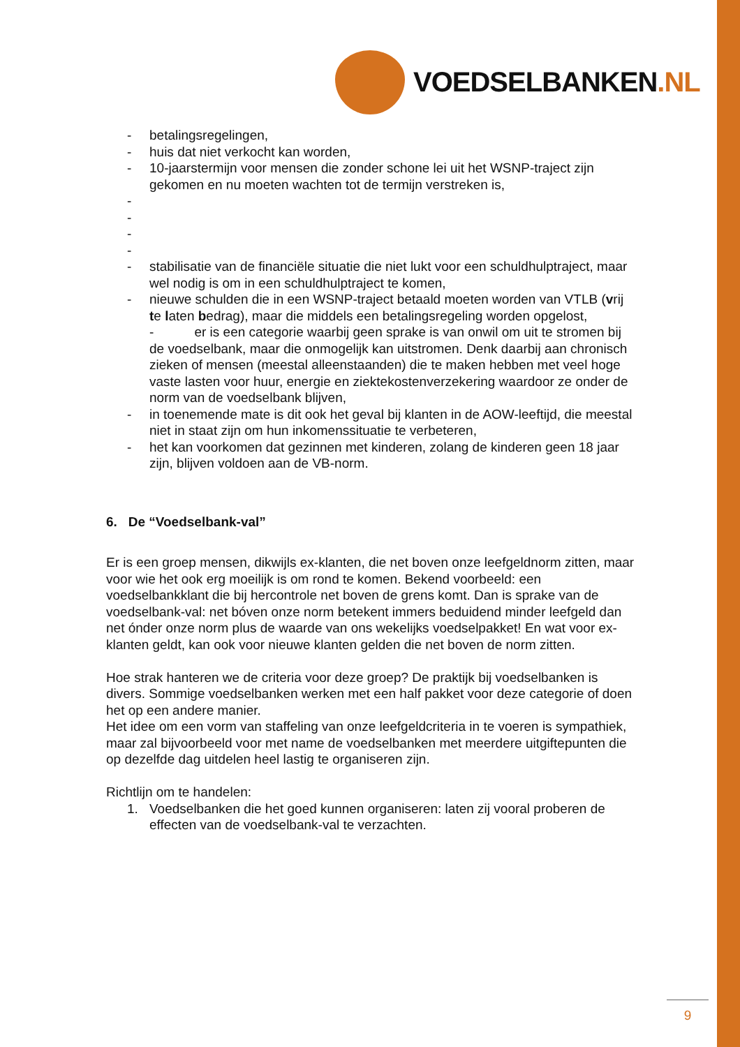VOEDSELBANKEN.NL
- betalingsregelingen,
- huis dat niet verkocht kan worden,
- 10-jaarstermijn voor mensen die zonder schone lei uit het WSNP-traject zijn gekomen en nu moeten wachten tot de termijn verstreken is,
-
-
-
-
- stabilisatie van de financiële situatie die niet lukt voor een schuldhulptraject, maar wel nodig is om in een schuldhulptraject te komen,
- nieuwe schulden die in een WSNP-traject betaald moeten worden van VTLB (vrij te laten bedrag), maar die middels een betalingsregeling worden opgelost,
- er is een categorie waarbij geen sprake is van onwil om uit te stromen bij de voedselbank, maar die onmogelijk kan uitstromen. Denk daarbij aan chronisch zieken of mensen (meestal alleenstaanden) die te maken hebben met veel hoge vaste lasten voor huur, energie en ziektekostenverzekering waardoor ze onder de norm van de voedselbank blijven,
- in toenemende mate is dit ook het geval bij klanten in de AOW-leeftijd, die meestal niet in staat zijn om hun inkomenssituatie te verbeteren,
- het kan voorkomen dat gezinnen met kinderen, zolang de kinderen geen 18 jaar zijn, blijven voldoen aan de VB-norm.
6. De “Voedselbank-val”
Er is een groep mensen, dikwijls ex-klanten, die net boven onze leefgeldnorm zitten, maar voor wie het ook erg moeilijk is om rond te komen. Bekend voorbeeld: een voedselbankklant die bij hercontrole net boven de grens komt. Dan is sprake van de voedselbank-val: net bóven onze norm betekent immers beduidend minder leefgeld dan net ónder onze norm plus de waarde van ons wekelijks voedselpakket! En wat voor ex-klanten geldt, kan ook voor nieuwe klanten gelden die net boven de norm zitten.
Hoe strak hanteren we de criteria voor deze groep? De praktijk bij voedselbanken is divers. Sommige voedselbanken werken met een half pakket voor deze categorie of doen het op een andere manier.
Het idee om een vorm van staffeling van onze leefgeldcriteria in te voeren is sympathiek, maar zal bijvoorbeeld voor met name de voedselbanken met meerdere uitgiftepunten die op dezelfde dag uitdelen heel lastig te organiseren zijn.
Richtlijn om te handelen:
1. Voedselbanken die het goed kunnen organiseren: laten zij vooral proberen de effecten van de voedselbank-val te verzachten.
9